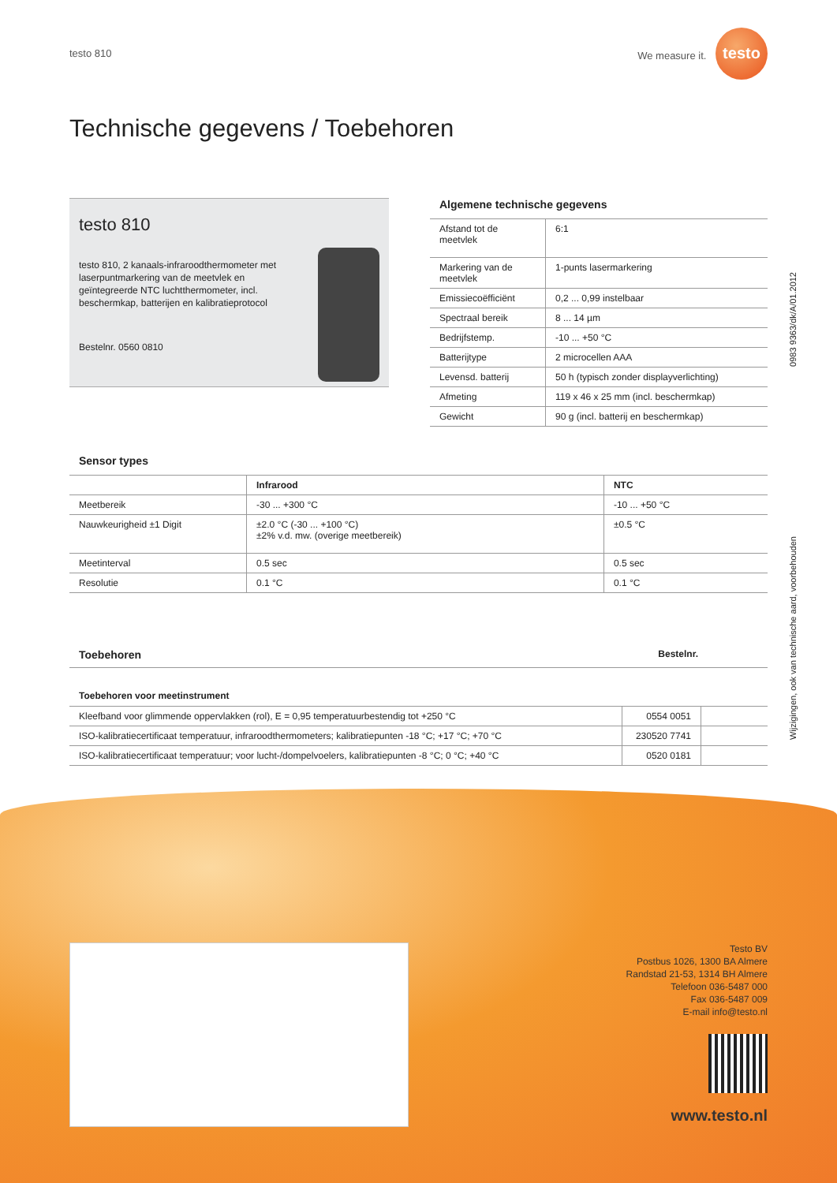0983 9363/dk/A/01.2012
Wijzigingen, ook van technische aard, voorbehouden
testo 810 We measure it. testo
Technische gegevens / Toebehoren
testo 810
testo 810, 2 kanaals-infraroodthermometer met laserpuntmarkering van de meetvlek en geïntegreerde NTC luchtthermometer, incl. beschermkap, batterijen en kalibratieprotocol
Bestelnr. 0560 0810
Algemene technische gegevens
| Afstand tot de meetvlek | 6:1 |
| Markering van de meetvlek | 1-punts lasermarkering |
| Emissiecoëfficiënt | 0,2 ... 0,99 instelbaar |
| Spectraal bereik | 8 ... 14 µm |
| Bedrijfstemp. | -10 ... +50 °C |
| Batterijtype | 2 microcellen AAA |
| Levensd. batterij | 50 h (typisch zonder displayverlichting) |
| Afmeting | 119 x 46 x 25 mm (incl. beschermkap) |
| Gewicht | 90 g (incl. batterij en beschermkap) |
Sensor types
| | Infrarood | NTC |
| --- | --- | --- |
| Meetbereik | -30 ... +300 °C | -10 ... +50 °C |
| Nauwkeurigheid ±1 Digit | ±2.0 °C (-30 ... +100 °C) ±2% v.d. mw. (overige meetbereik) | ±0.5 °C |
| Meetinterval | 0.5 sec | 0.5 sec |
| Resolutie | 0.1 °C | 0.1 °C |
Toebehoren
Bestelnr.
Toebehoren voor meetinstrument
| Kleefband voor glimmende oppervlakken (rol), E = 0,95 temperatuurbestendig tot +250 °C | 0554 0051 | |
| ISO-kalibratiecertificaat temperatuur, infraroodthermometers; kalibratiepunten -18 °C; +17 °C; +70 °C | 230520 7741 | |
| ISO-kalibratiecertificaat temperatuur; voor lucht-/dompelvoelers, kalibratiepunten -8 °C; 0 °C; +40 °C | 0520 0181 | |
Testo BV
Postbus 1026, 1300 BA Almere
Randstad 21-53, 1314 BH Almere
Telefoon 036-5487 000
Fax 036-5487 009
E-mail info@testo.nl
www.testo.nl